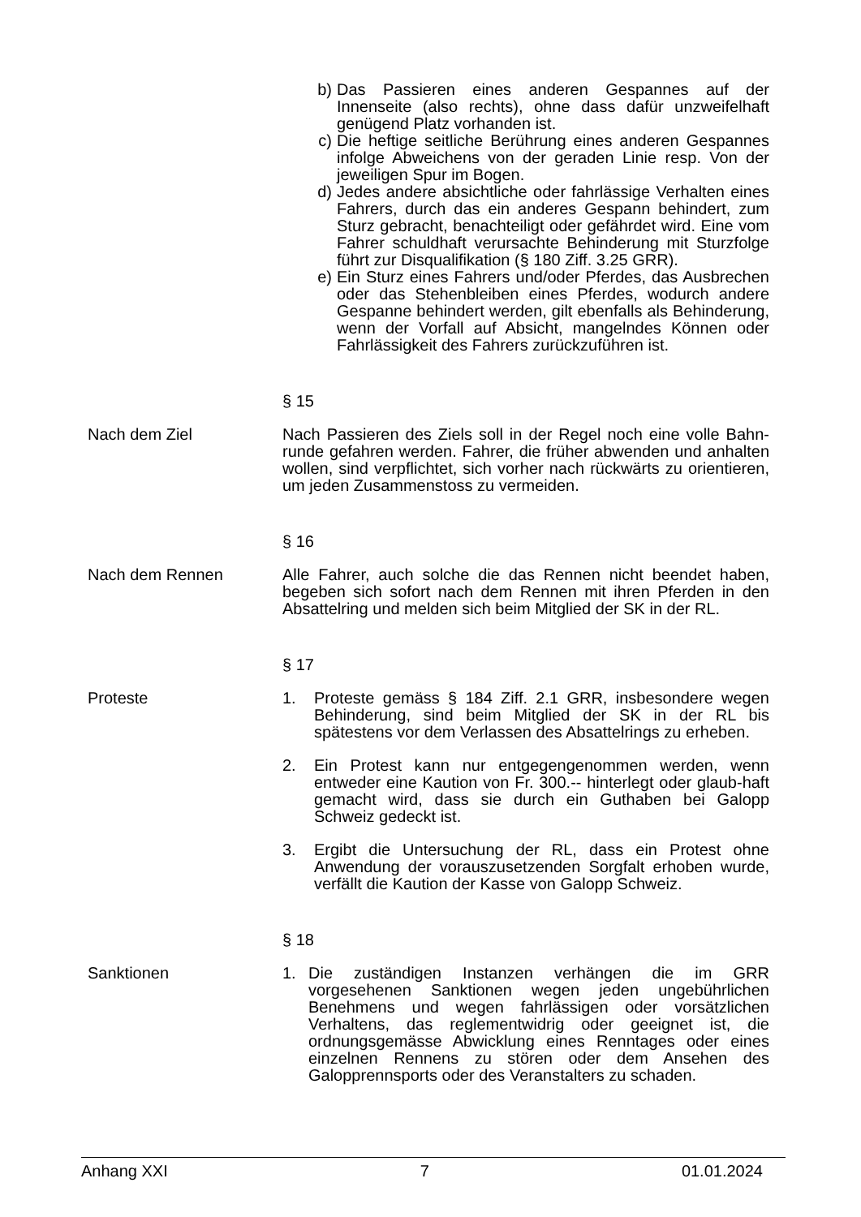b) Das Passieren eines anderen Gespannes auf der Innenseite (also rechts), ohne dass dafür unzweifelhaft genügend Platz vorhanden ist.
c) Die heftige seitliche Berührung eines anderen Gespannes infolge Abweichens von der geraden Linie resp. Von der jeweiligen Spur im Bogen.
d) Jedes andere absichtliche oder fahrlässige Verhalten eines Fahrers, durch das ein anderes Gespann behindert, zum Sturz gebracht, benachteiligt oder gefährdet wird. Eine vom Fahrer schuldhaft verursachte Behinderung mit Sturzfolge führt zur Disqualifikation (§ 180 Ziff. 3.25 GRR).
e) Ein Sturz eines Fahrers und/oder Pferdes, das Ausbrechen oder das Stehenbleiben eines Pferdes, wodurch andere Gespanne behindert werden, gilt ebenfalls als Behinderung, wenn der Vorfall auf Absicht, mangelndes Können oder Fahrlässigkeit des Fahrers zurückzuführen ist.
§ 15
Nach dem Ziel Nach Passieren des Ziels soll in der Regel noch eine volle Bahn-runde gefahren werden. Fahrer, die früher abwenden und anhalten wollen, sind verpflichtet, sich vorher nach rückwärts zu orientieren, um jeden Zusammenstoss zu vermeiden.
§ 16
Nach dem Rennen Alle Fahrer, auch solche die das Rennen nicht beendet haben, begeben sich sofort nach dem Rennen mit ihren Pferden in den Absattelring und melden sich beim Mitglied der SK in der RL.
§ 17
Proteste 1. Proteste gemäss § 184 Ziff. 2.1 GRR, insbesondere wegen Behinderung, sind beim Mitglied der SK in der RL bis spätestens vor dem Verlassen des Absattelrings zu erheben.
2. Ein Protest kann nur entgegengenommen werden, wenn entweder eine Kaution von Fr. 300.-- hinterlegt oder glaub-haft gemacht wird, dass sie durch ein Guthaben bei Galopp Schweiz gedeckt ist.
3. Ergibt die Untersuchung der RL, dass ein Protest ohne Anwendung der vorauszusetzenden Sorgfalt erhoben wurde, verfällt die Kaution der Kasse von Galopp Schweiz.
§ 18
Sanktionen 1. Die zuständigen Instanzen verhängen die im GRR vorgesehenen Sanktionen wegen jeden ungebührlichen Benehmens und wegen fahrlässigen oder vorsätzlichen Verhaltens, das reglementwidrig oder geeignet ist, die ordnungsgemässe Abwicklung eines Renntages oder eines einzelnen Rennens zu stören oder dem Ansehen des Galopprennsports oder des Veranstalters zu schaden.
Anhang XXI 7 01.01.2024